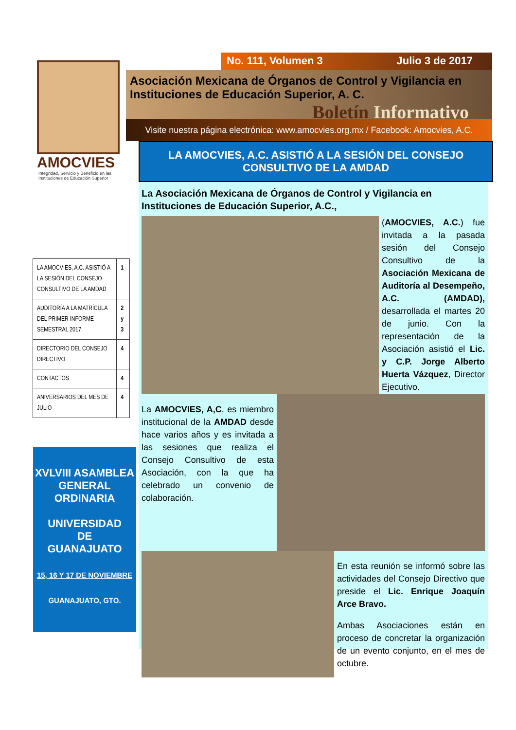AMOCVIES
Integridad, Servicio y Beneficio en las
Instituciones de Educación Superior
| LA AMOCVIES, A.C. ASISTIÓ A LA SESIÓN DEL CONSEJO CONSULTIVO DE LA AMDAD | 1 |
| AUDITORÍA A LA MATRÍCULA DEL PRIMER INFORME SEMESTRAL 2017 | 2 y 3 |
| DIRECTORIO DEL CONSEJO DIRECTIVO | 4 |
| CONTACTOS | 4 |
| ANIVERSARIOS DEL MES DE JULIO | 4 |
XVLVIII ASAMBLEA GENERAL ORDINARIA
UNIVERSIDAD
DE
GUANAJUATO
15, 16 Y 17 DE NOVIEMBRE
GUANAJUATO, GTO.
No. 111, Volumen 3 Julio 3 de 2017
Asociación Mexicana de Órganos de Control y Vigilancia en
Instituciones de Educación Superior, A. C.
Boletín Informativo
Visite nuestra página electrónica: www.amocvies.org.mx / Facebook: Amocvies, A.C.
LA AMOCVIES, A.C. ASISTIÓ A LA SESIÓN DEL CONSEJO CONSULTIVO DE LA AMDAD
La Asociación Mexicana de Órganos de Control y Vigilancia en Instituciones de Educación Superior, A.C.,
(AMOCVIES, A.C.) fue invitada a la pasada sesión del Consejo Consultivo de la Asociación Mexicana de Auditoría al Desempeño, A.C. (AMDAD), desarrollada el martes 20 de junio. Con la representación de la Asociación asistió el Lic. y C.P. Jorge Alberto Huerta Vázquez, Director Ejecutivo.
La AMOCVIES, A,C, es miembro institucional de la AMDAD desde hace varios años y es invitada a las sesiones que realiza el Consejo Consultivo de esta Asociación, con la que ha celebrado un convenio de colaboración.
En esta reunión se informó sobre las actividades del Consejo Directivo que preside el Lic. Enrique Joaquín Arce Bravo.
Ambas Asociaciones están en proceso de concretar la organización de un evento conjunto, en el mes de octubre.